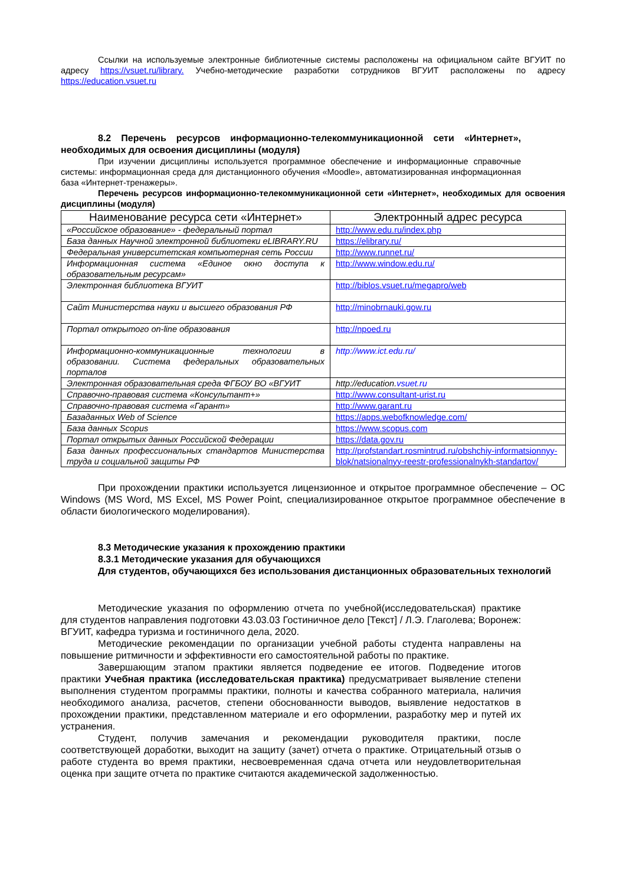Ссылки на используемые электронные библиотечные системы расположены на официальном сайте ВГУИТ по адресу https://vsuet.ru/library. Учебно-методические разработки сотрудников ВГУИТ расположены по адресу https://education.vsuet.ru
8.2 Перечень ресурсов информационно-телекоммуникационной сети «Интернет», необходимых для освоения дисциплины (модуля)
При изучении дисциплины используется программное обеспечение и информационные справочные системы: информационная среда для дистанционного обучения «Moodle», автоматизированная информационная база «Интернет-тренажеры».
Перечень ресурсов информационно-телекоммуникационной сети «Интернет», необходимых для освоения дисциплины (модуля)
| Наименование ресурса сети «Интернет» | Электронный адрес ресурса |
| --- | --- |
| «Российское образование» - федеральный портал | http://www.edu.ru/index.php |
| База данных Научной электронной библиотеки eLIBRARY.RU | https://elibrary.ru/ |
| Федеральная университетская компьютерная сеть России | http://www.runnet.ru/ |
| Информационная система «Единое окно доступа к образовательным ресурсам» | http://www.window.edu.ru/ |
| Электронная библиотека ВГУИТ | http://biblos.vsuet.ru/megapro/web |
| Сайт Министерства науки и высшего образования РФ | http://minobrnauki.gow.ru |
| Портал открытого on-line образования | http://npoed.ru |
| Информационно-коммуникационные технологии в образовании. Система федеральных образовательных порталов | http://www.ict.edu.ru/ |
| Электронная образовательная среда ФГБОУ ВО «ВГУИТ | http://education. vsuet.ru |
| Справочно-правовая система «Консультант+» | http://www.consultant-urist.ru |
| Справочно-правовая система «Гарант» | http://www.garant.ru |
| Базаданных Web of Science | https://apps.webofknowledge.com/ |
| База данных Scopus | https://www.scopus.com |
| Портал открытых данных Российской Федерации | https://data.gov.ru |
| База данных профессиональных стандартов Министерства труда и социальной защиты РФ | http://profstandart.rosmintrud.ru/obshchiy-informatsionnyy-blok/natsionalnyy-reestr-professionalnykh-standartov/ |
При прохождении практики используется лицензионное и открытое программное обеспечение – ОС Windows (MS Word, MS Excel, MS Power Point, специализированное открытое программное обеспечение в области биологического моделирования).
8.3 Методические указания к прохождению практики
8.3.1 Методические указания для обучающихся
Для студентов, обучающихся без использования дистанционных образовательных технологий
Методические указания по оформлению отчета по учебной(исследовательская) практике для студентов направления подготовки 43.03.03 Гостиничное дело [Текст] / Л.Э. Глаголева; Воронеж: ВГУИТ, кафедра туризма и гостиничного дела, 2020.
Методические рекомендации по организации учебной работы студента направлены на повышение ритмичности и эффективности его самостоятельной работы по практике.
Завершающим этапом практики является подведение ее итогов. Подведение итогов практики Учебная практика (исследовательская практика) предусматривает выявление степени выполнения студентом программы практики, полноты и качества собранного материала, наличия необходимого анализа, расчетов, степени обоснованности выводов, выявление недостатков в прохождении практики, представленном материале и его оформлении, разработку мер и путей их устранения.
Студент, получив замечания и рекомендации руководителя практики, после соответствующей доработки, выходит на защиту (зачет) отчета о практике. Отрицательный отзыв о работе студента во время практики, несвоевременная сдача отчета или неудовлетворительная оценка при защите отчета по практике считаются академической задолженностью.